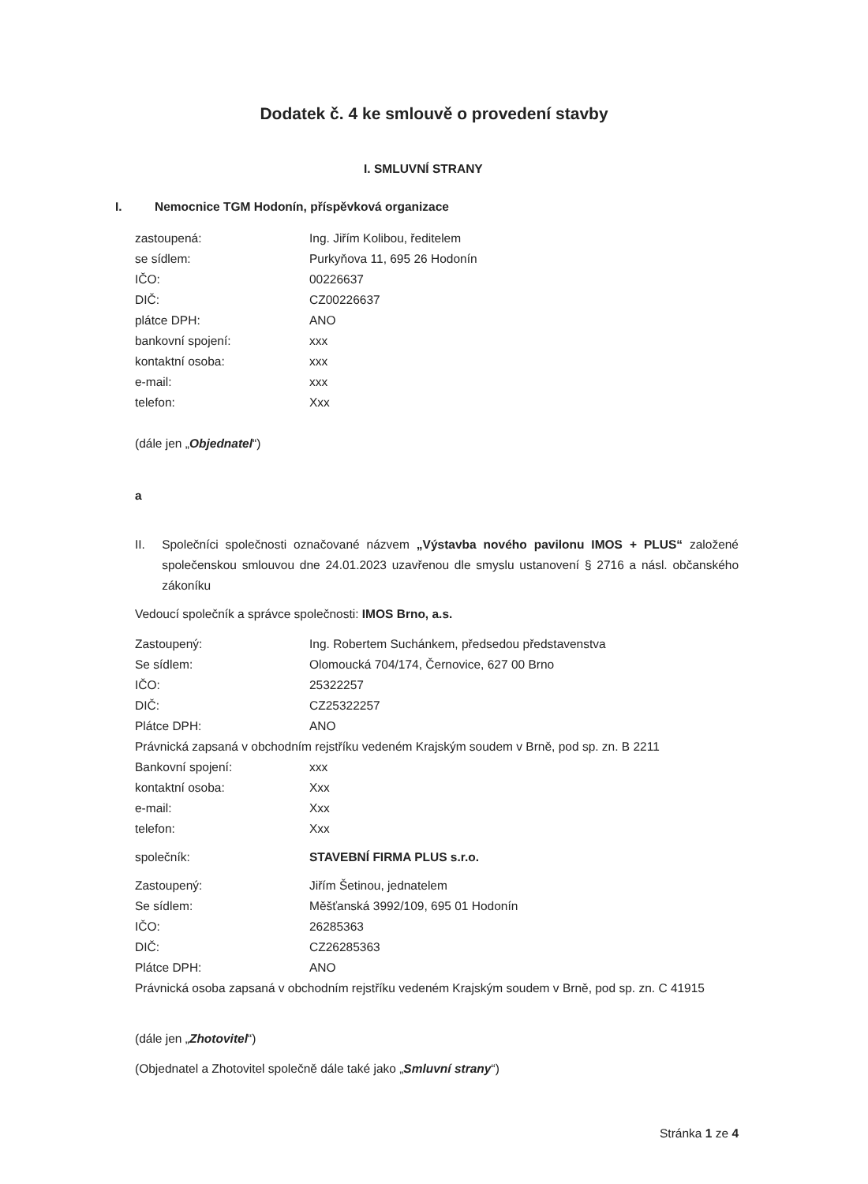Dodatek č. 4 ke smlouvě o provedení stavby
I. SMLUVNÍ STRANY
I. Nemocnice TGM Hodonín, příspěvková organizace
zastoupená: Ing. Jiřím Kolibou, ředitelem
se sídlem: Purkyňova 11, 695 26 Hodonín
IČO: 00226637
DIČ: CZ00226637
plátce DPH: ANO
bankovní spojení: xxx
kontaktní osoba: xxx
e-mail: xxx
telefon: Xxx
(dále jen „Objednatel“)
a
II. Společníci společnosti označované názvem „Výstavba nového pavilonu IMOS + PLUS“ založené společenskou smlouvou dne 24.01.2023 uzavřenou dle smyslu ustanovení § 2716 a násl. občanského zákoníku
Vedoucí společník a správce společnosti: IMOS Brno, a.s.
Zastoupený: Ing. Robertem Suchánkem, předsedou představenstva
Se sídlem: Olomoucká 704/174, Černovice, 627 00 Brno
IČO: 25322257
DIČ: CZ25322257
Plátce DPH: ANO
Právnická zapsaná v obchodním rejstříku vedeném Krajským soudem v Brně, pod sp. zn. B 2211
Bankovní spojení: xxx
kontaktní osoba: Xxx
e-mail: Xxx
telefon: Xxx
společník: STAVEBNÍ FIRMA PLUS s.r.o.
Zastoupený: Jiřím Šetinou, jednatelem
Se sídlem: Měšťanská 3992/109, 695 01 Hodonín
IČO: 26285363
DIČ: CZ26285363
Plátce DPH: ANO
Právnická osoba zapsaná v obchodním rejstříku vedeném Krajským soudem v Brně, pod sp. zn. C 41915
(dále jen „Zhotovitel“)
(Objednatel a Zhotovitel společně dále také jako „Smluvní strany“)
Stránka 1 ze 4